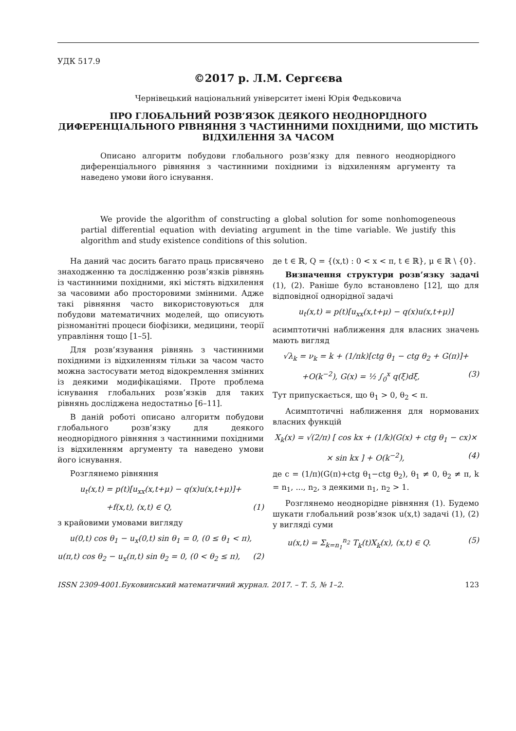УДК 517.9
©2017 р. Л.М. Сергєєва
Чернівецький національний університет імені Юрія Федьковича
ПРО ГЛОБАЛЬНИЙ РОЗВ’ЯЗОК ДЕЯКОГО НЕОДНОРІДНОГО ДИФЕРЕНЦІАЛЬНОГО РІВНЯННЯ З ЧАСТИННИМИ ПОХІДНИМИ, ЩО МІСТИТЬ ВІДХИЛЕННЯ ЗА ЧАСОМ
Описано алгоритм побудови глобального розв’язку для певного неоднорідного диференціального рівняння з частинними похідними із відхиленням аргументу та наведено умови його існування.
We provide the algorithm of constructing a global solution for some nonhomogeneous partial differential equation with deviating argument in the time variable. We justify this algorithm and study existence conditions of this solution.
На даний час досить багато праць присвячено знаходженню та дослідженню розв’язків рівнянь із частинними похідними, які містять відхилення за часовими або просторовими змінними. Адже такі рівняння часто використовуються для побудови математичних моделей, що описують різноманітні процеси біофізики, медицини, теорії управління тощо [1–5].
Для розв’язування рівнянь з частинними похідними із відхиленням тільки за часом часто можна застосувати метод відокремлення змінних із деякими модифікаціями. Проте проблема існування глобальних розв’язків для таких рівнянь досліджена недостатньо [6–11].
В даній роботі описано алгоритм побудови глобального розв’язку для деякого неоднорідного рівняння з частинними похідними із відхиленням аргументу та наведено умови його існування.
Розглянемо рівняння
u<sub>t</sub>(x,t) = p(t)[u<sub>xx</sub>(x,t+μ) − q(x)u(x,t+μ)]+
+f(x,t), (x,t) ∈ Q, (1)
з крайовими умовами вигляду
u(0,t) cos θ<sub>1</sub> − u<sub>x</sub>(0,t) sin θ<sub>1</sub> = 0, (0 ≤ θ<sub>1</sub> < π),
u(π,t) cos θ<sub>2</sub> − u<sub>x</sub>(π,t) sin θ<sub>2</sub> = 0, (0 < θ<sub>2</sub> ≤ π), (2)
де t ∈ ℝ, Q = {(x,t) : 0 < x < π, t ∈ ℝ}, μ ∈ ℝ \ {0}.
Визначення структури розв’язку задачі (1), (2). Раніше було встановлено [12], що для відповідної однорідної задачі
u<sub>t</sub>(x,t) = p(t)[u<sub>xx</sub>(x,t+μ) − q(x)u(x,t+μ)]
асимптотичні наближення для власних значень мають вигляд
√λ<sub>k</sub> = ν<sub>k</sub> = k + (1/πk)[ctg θ<sub>1</sub> − ctg θ<sub>2</sub> + G(π)]+
+O(k<sup>−2</sup>), G(x) = ½ ∫<sub>0</sub><sup>x</sup> q(ξ)dξ, (3)
Тут припускається, що θ<sub>1</sub> > 0, θ<sub>2</sub> < π.
Асимптотичні наближення для нормованих власних функцій
X<sub>k</sub>(x) = √(2/π) [ cos kx + (1/k)(G(x) + ctg θ<sub>1</sub> − cx)×
× sin kx ] + O(k<sup>−2</sup>), (4)
де c = (1/π)(G(π)+ctg θ<sub>1</sub>−ctg θ<sub>2</sub>), θ<sub>1</sub> ≠ 0, θ<sub>2</sub> ≠ π, k = n<sub>1</sub>, ..., n<sub>2</sub>, з деякими n<sub>1</sub>, n<sub>2</sub> > 1.
Розглянемо неоднорідне рівняння (1). Будемо шукати глобальний розв’язок u(x,t) задачі (1), (2) у вигляді суми
u(x,t) = Σ<sub>k=n<sub>1</sub></sub><sup>n<sub>2</sub></sup> T<sub>k</sub>(t)X<sub>k</sub>(x), (x,t) ∈ Q. (5)
ISSN 2309-4001.Буковинський математичний журнал. 2017. – Т. 5, № 1–2. 123